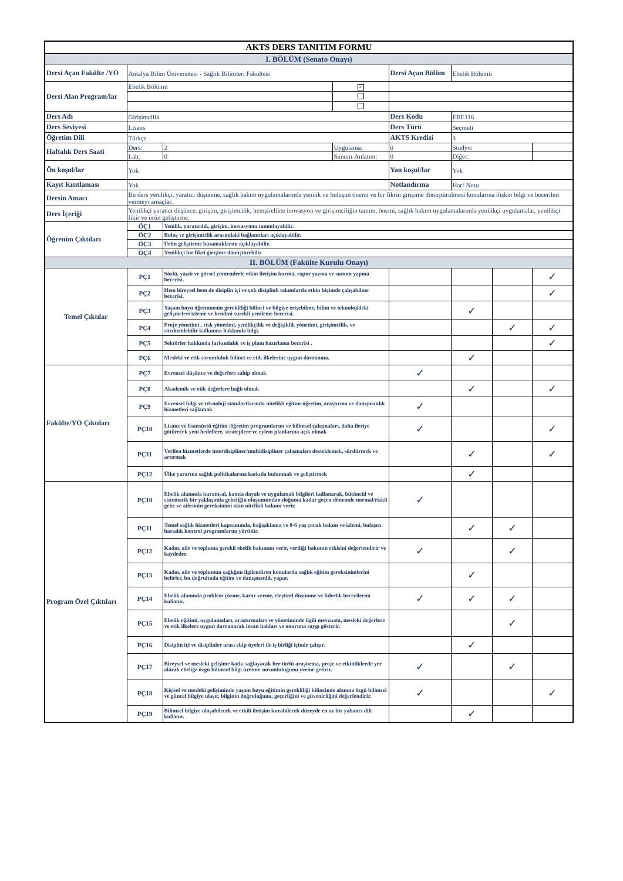| AKTS DERS TANITIM FORMU | | | | | | | |
| I. BÖLÜM (Senato Onayı) | | | | | | | |
| Dersi Açan Fakülte /YO | Antalya Bilim Üniversitesi - Sağlık Bilimleri Fakültesi | | | Dersi Açan Bölüm | Ebelik Bölümü | | |
| Dersi Alan Program/lar | Ebelik Bölümü | | ✓ | | | | |
| Ders Adı | Girişimcilik | | | Ders Kodu | EBE116 | | |
| Ders Seviyesi | Lisans | | | Ders Türü | Seçmeli | | |
| Öğretim Dili | Türkçe | | | AKTS Kredisi | 3 | | |
| Haftalık Ders Saati | Ders: | 2 | Uygulama: | 0 | Stüdyo: | | |
| | Lab: | 0 | Sunum-Anlatım: | 0 | Diğer: | | |
| Ön koşul/lar | Yok | | | Yan koşul/lar | Yok | | |
| Kayıt Kısıtlaması | Yok | | | Notlandırma | Harf Notu | | |
| Dersin Amacı | Bu ders yenilikçi, yaratıcı düşünme, sağlık bakım uygulamalarında yenilik ve buluşun önemi ve bir fikrin girişime dönüştürülmesi konularına ilişkin bilgi ve becerileri vermeyi amaçlar. | | | | | | |
| Ders İçeriği | Yenilikçi yaratıcı düşünce, girişim, girişimcilik, hemşirelikte inovasyon ve girişimciliğin tanımı, önemi, sağlık bakım uygulamalarında yenilikçi uygulamalar, yenilikçi fikir ve ürün geliştirme. | | | | | | |
| Öğrenim Çıktıları | ÖÇ1 | Yenilik, yaratıcılık, girişim, inovasyonu tanımlayabilir. | | | | | |
| | ÖÇ2 | Buluş ve girişimcilik arasındaki bağlantıları açıklayabilir. | | | | | |
| | ÖÇ3 | Ürün geliştirme basamaklarını açıklayabilir. | | | | | |
| | ÖÇ4 | Yenilikçi bir fikri girişime dönüştürebilir | | | | | |
| II. BÖLÜM (Fakülte Kurulu Onayı) | | | | | | | |
| Temel Çıktılar | PÇ1 | Sözlü, yazılı ve görsel yöntemlerle etkin iletişim kurma, rapor yazma ve sunum yapma becerisi. | | | | | ✓ |
| | PÇ2 | Hem bireysel hem de disiplin içi ve çok disiplinli takımlarda etkin biçimde çalışabilme becerisi. | | | | | ✓ |
| | PÇ3 | Yaşam boyu öğrenmenin gerekliliği bilinci ve bilgiye erişebilme, bilim ve teknolojideki gelişmeleri izleme ve kendini sürekli yenileme becerisi. | | | ✓ | | |
| | PÇ4 | Proje yönetimi , risk yönetimi, yenilikçilik ve değişiklik yönetimi, girişimcilik, ve sürdürülebilir kalkınma hakkında bilgi. | | | | ✓ | ✓ |
| | PÇ5 | Sektörler hakkında farkındalık ve iş planı hazırlama becerisi . | | | | | ✓ |
| | PÇ6 | Mesleki ve etik sorumluluk bilinci ve etik ilkelerine uygun davranma. | | | ✓ | | |
| Fakülte/YO Çıktıları | PÇ7 | Evrensel düşünce ve değerlere sahip olmak | | ✓ | | | |
| | PÇ8 | Akademik ve etik değerlere bağlı olmak | | | ✓ | | ✓ |
| | PÇ9 | Evrensel bilgi ve teknoloji standartlarında nitelikli eğitim-öğretim, araştırma ve danışmanlık hizmetleri sağlamak | | ✓ | | | |
| | PÇ10 | Lisans ve lisansüstü eğitim /öğretim programlarını ve bilimsel çalışmaları, daha ileriye götürecek yeni hedeflere, stratejilere ve eylem planlarına açık olmak | | ✓ | | | ✓ |
| | PÇ11 | Verilen hizmetlerde interdisipliner/multidisipliner çalışmaları desteklemek, sürdürmek ve artırmak | | | ✓ | | ✓ |
| | PÇ12 | Ülke yararına sağlık politikalarına katkıda bulunmak ve geliştirmek | | | ✓ | | |
| Program Özel Çıktıları | PÇ10 | Ebelik alanında kuramsal, kanıta dayalı ve uygulamalı bilgileri kullanarak, bütüncül ve sistematik bir yaklaşımla gebeliğin oluşumundan doğuma kadar geçen dönemde normal/riskli gebe ve ailesinin gereksinimi olan nitelikli bakımı verir. | | ✓ | | | |
| | PÇ11 | Temel sağlık hizmetleri kapsamında, bağışıklama ve 0-6 yaş çocuk bakım ve izlemi, bulaşıcı hastalık kontrol programlarını yürütür. | | | ✓ | ✓ | |
| | PÇ12 | Kadın, aile ve topluma gerekli ebelik bakımını verir, verdiği bakımın etkisini değerlendirir ve kaydeder. | | ✓ | | ✓ | |
| | PÇ13 | Kadın, aile ve toplumun sağlığını ilgilendiren konularda sağlık eğitim gereksinimlerini belirler, bu doğrultuda eğitim ve danışmanlık yapar. | | | ✓ | | |
| | PÇ14 | Ebelik alanında problem çözme, karar verme, eleştirel düşünme ve liderlik becerilerini kullanır. | | ✓ | ✓ | ✓ | |
| | PÇ15 | Ebelik eğitimi, uygulamaları, araştırmaları ve yönetiminde ilgili mevzuata, mesleki değerlere ve etik ilkelere uygun davranarak insan hakları ve onuruna saygı gösterir. | | | | ✓ | |
| | PÇ16 | Disiplin içi ve disiplinler arası ekip üyeleri ile iş birliği içinde çalışır. | | | ✓ | | |
| | PÇ17 | Bireysel ve mesleki gelişime katkı sağlayacak her türlü araştırma, proje ve etkinliklerde yer alarak ebeliğe özgü bilimsel bilgi üretme sorumluluğunu yerine getirir. | | ✓ | | ✓ | |
| | PÇ18 | Kişisel ve mesleki gelişiminde yaşam boyu eğitimin gerekliliği bilincinde alanına özgü bilimsel ve güncel bilgiye ulaşır, bilginin doğruluğunu, geçerliğini ve güvenirliğini değerlendirir. | | ✓ | | | ✓ |
| | PÇ19 | Bilimsel bilgiye ulaşabilecek ve etkili iletişim kurabilecek düzeyde en az bir yabancı dili kullanır. | | | ✓ | | |